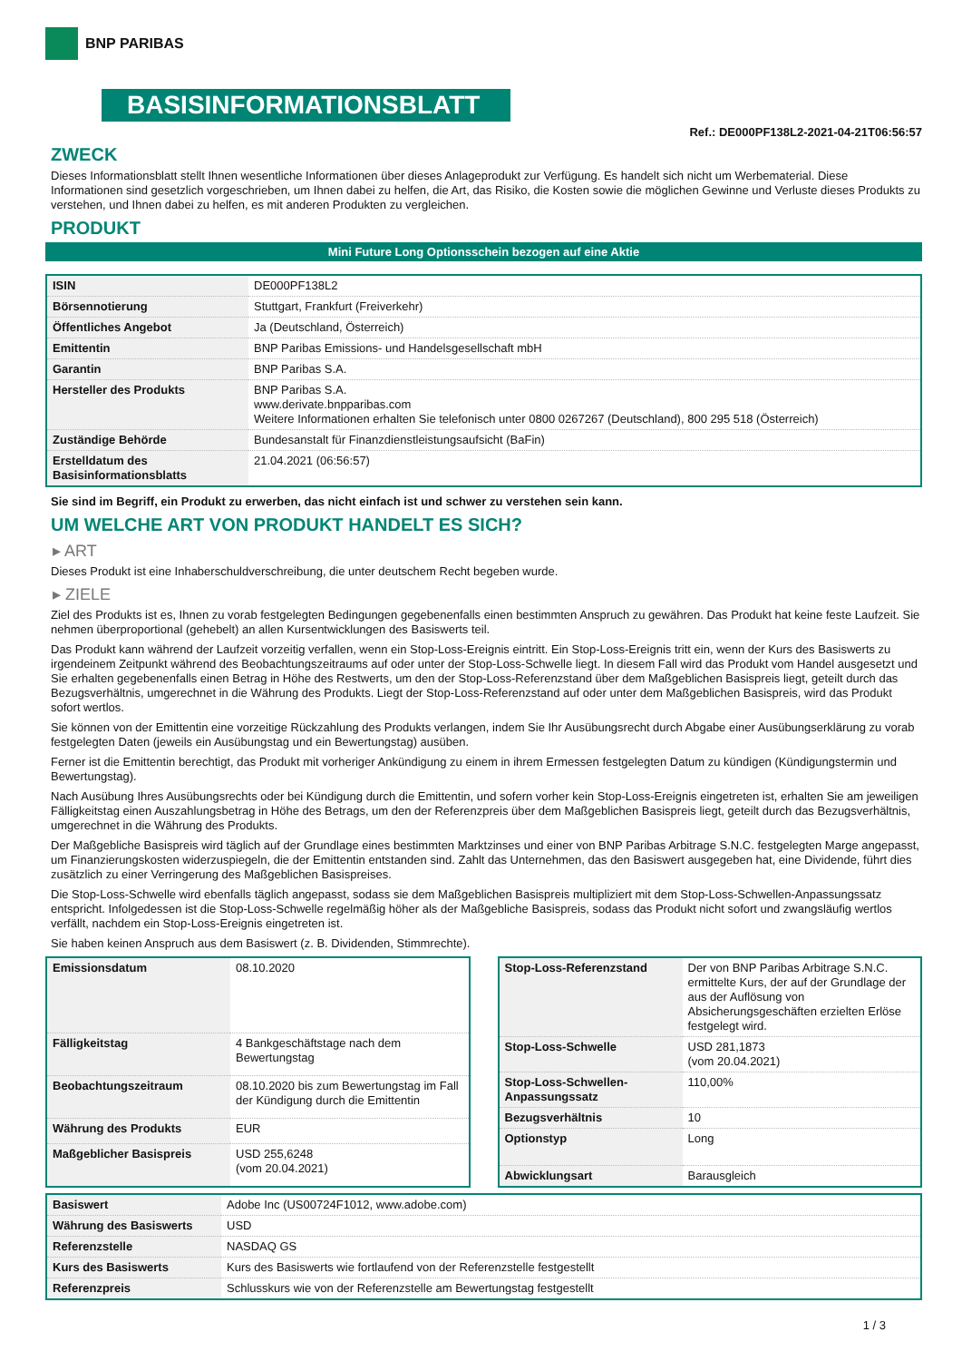BNP PARIBAS
BASISINFORMATIONSBLATT
Ref.: DE000PF138L2-2021-04-21T06:56:57
ZWECK
Dieses Informationsblatt stellt Ihnen wesentliche Informationen über dieses Anlageprodukt zur Verfügung. Es handelt sich nicht um Werbematerial. Diese Informationen sind gesetzlich vorgeschrieben, um Ihnen dabei zu helfen, die Art, das Risiko, die Kosten sowie die möglichen Gewinne und Verluste dieses Produkts zu verstehen, und Ihnen dabei zu helfen, es mit anderen Produkten zu vergleichen.
PRODUKT
Mini Future Long Optionsschein bezogen auf eine Aktie
| ISIN | DE000PF138L2 |
| Börsennotierung | Stuttgart, Frankfurt (Freiverkehr) |
| Öffentliches Angebot | Ja (Deutschland, Österreich) |
| Emittentin | BNP Paribas Emissions- und Handelsgesellschaft mbH |
| Garantin | BNP Paribas S.A. |
| Hersteller des Produkts | BNP Paribas S.A. www.derivate.bnpparibas.com Weitere Informationen erhalten Sie telefonisch unter 0800 0267267 (Deutschland), 800 295 518 (Österreich) |
| Zuständige Behörde | Bundesanstalt für Finanzdienstleistungsaufsicht (BaFin) |
| Erstelldatum des Basisinformationsblatts | 21.04.2021 (06:56:57) |
Sie sind im Begriff, ein Produkt zu erwerben, das nicht einfach ist und schwer zu verstehen sein kann.
UM WELCHE ART VON PRODUKT HANDELT ES SICH?
▸ ART
Dieses Produkt ist eine Inhaberschuldverschreibung, die unter deutschem Recht begeben wurde.
▸ ZIELE
Ziel des Produkts ist es, Ihnen zu vorab festgelegten Bedingungen gegebenenfalls einen bestimmten Anspruch zu gewähren. Das Produkt hat keine feste Laufzeit. Sie nehmen überproportional (gehebelt) an allen Kursentwicklungen des Basiswerts teil.
Das Produkt kann während der Laufzeit vorzeitig verfallen, wenn ein Stop-Loss-Ereignis eintritt. Ein Stop-Loss-Ereignis tritt ein, wenn der Kurs des Basiswerts zu irgendeinem Zeitpunkt während des Beobachtungszeitraums auf oder unter der Stop-Loss-Schwelle liegt. In diesem Fall wird das Produkt vom Handel ausgesetzt und Sie erhalten gegebenenfalls einen Betrag in Höhe des Restwerts, um den der Stop-Loss-Referenzstand über dem Maßgeblichen Basispreis liegt, geteilt durch das Bezugsverhältnis, umgerechnet in die Währung des Produkts. Liegt der Stop-Loss-Referenzstand auf oder unter dem Maßgeblichen Basispreis, wird das Produkt sofort wertlos.
Sie können von der Emittentin eine vorzeitige Rückzahlung des Produkts verlangen, indem Sie Ihr Ausübungsrecht durch Abgabe einer Ausübungserklärung zu vorab festgelegten Daten (jeweils ein Ausübungstag und ein Bewertungstag) ausüben.
Ferner ist die Emittentin berechtigt, das Produkt mit vorheriger Ankündigung zu einem in ihrem Ermessen festgelegten Datum zu kündigen (Kündigungstermin und Bewertungstag).
Nach Ausübung Ihres Ausübungsrechts oder bei Kündigung durch die Emittentin, und sofern vorher kein Stop-Loss-Ereignis eingetreten ist, erhalten Sie am jeweiligen Fälligkeitstag einen Auszahlungsbetrag in Höhe des Betrags, um den der Referenzpreis über dem Maßgeblichen Basispreis liegt, geteilt durch das Bezugsverhältnis, umgerechnet in die Währung des Produkts.
Der Maßgebliche Basispreis wird täglich auf der Grundlage eines bestimmten Marktzinses und einer von BNP Paribas Arbitrage S.N.C. festgelegten Marge angepasst, um Finanzierungskosten widerzuspiegeln, die der Emittentin entstanden sind. Zahlt das Unternehmen, das den Basiswert ausgegeben hat, eine Dividende, führt dies zusätzlich zu einer Verringerung des Maßgeblichen Basispreises.
Die Stop-Loss-Schwelle wird ebenfalls täglich angepasst, sodass sie dem Maßgeblichen Basispreis multipliziert mit dem Stop-Loss-Schwellen-Anpassungssatz entspricht. Infolgedessen ist die Stop-Loss-Schwelle regelmäßig höher als der Maßgebliche Basispreis, sodass das Produkt nicht sofort und zwangsläufig wertlos verfällt, nachdem ein Stop-Loss-Ereignis eingetreten ist.
Sie haben keinen Anspruch aus dem Basiswert (z. B. Dividenden, Stimmrechte).
| Emissionsdatum | 08.10.2020 |
| Fälligkeitstag | 4 Bankgeschäftstage nach dem Bewertungstag |
| Beobachtungszeitraum | 08.10.2020 bis zum Bewertungstag im Fall der Kündigung durch die Emittentin |
| Währung des Produkts | EUR |
| Maßgeblicher Basispreis | USD 255,6248 (vom 20.04.2021) |
| Stop-Loss-Referenzstand | Der von BNP Paribas Arbitrage S.N.C. ermittelte Kurs, der auf der Grundlage der aus der Auflösung von Absicherungsgeschäften erzielten Erlöse festgelegt wird. |
| Stop-Loss-Schwelle | USD 281,1873 (vom 20.04.2021) |
| Stop-Loss-Schwellen-Anpassungssatz | 110,00% |
| Bezugsverhältnis | 10 |
| Optionstyp | Long |
| Abwicklungsart | Barausgleich |
| Basiswert | Adobe Inc (US00724F1012, www.adobe.com) |
| Währung des Basiswerts | USD |
| Referenzstelle | NASDAQ GS |
| Kurs des Basiswerts | Kurs des Basiswerts wie fortlaufend von der Referenzstelle festgestellt |
| Referenzpreis | Schlusskurs wie von der Referenzstelle am Bewertungstag festgestellt |
1 / 3